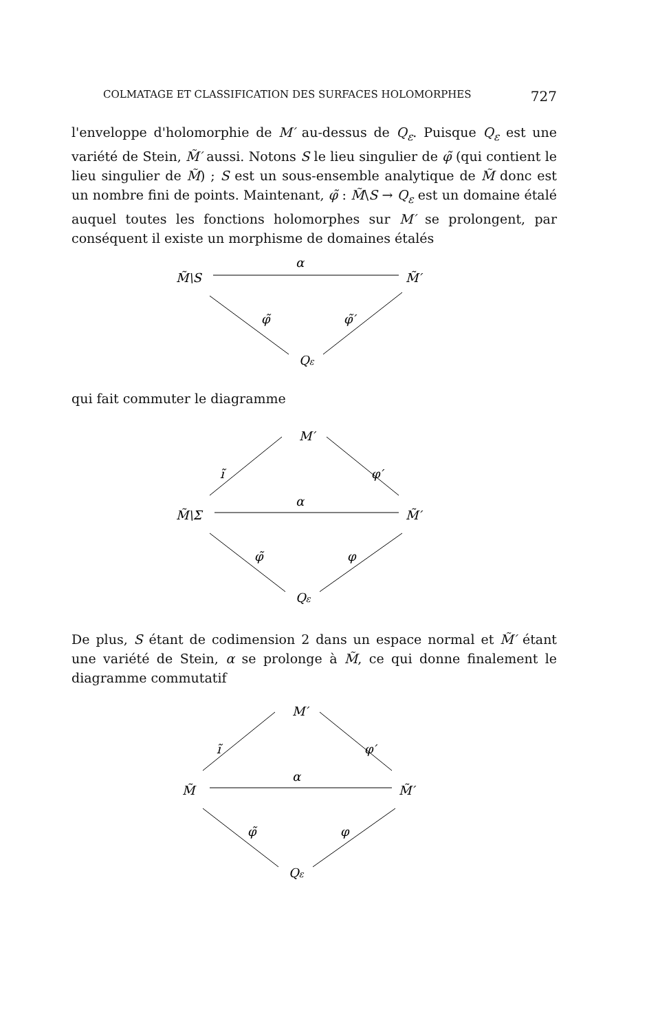COLMATAGE ET CLASSIFICATION DES SURFACES HOLOMORPHES 727
l'enveloppe d'holomorphie de M′ au-dessus de Q<sub>ε</sub>. Puisque Q<sub>ε</sub> est une variété de Stein, M̃′ aussi. Notons S le lieu singulier de φ̃ (qui contient le lieu singulier de M̃) ; S est un sous-ensemble analytique de M̃ donc est un nombre fini de points. Maintenant, φ̃ : M̃\S → Q<sub>ε</sub> est un domaine étalé auquel toutes les fonctions holomorphes sur M′ se prolongent, par conséquent il existe un morphisme de domaines étalés
M̃\S
α
M̃′
φ̃
φ̃′
Qε
qui fait commuter le diagramme
M′
ĩ
φ′
M̃\Σ
α
M̃′
φ̃
φ
Qε
De plus, S étant de codimension 2 dans un espace normal et M̃′ étant une variété de Stein, α se prolonge à M̃, ce qui donne finalement le diagramme commutatif
M′
ĩ
φ′
M̃
α
M̃′
φ̃
φ
Qε